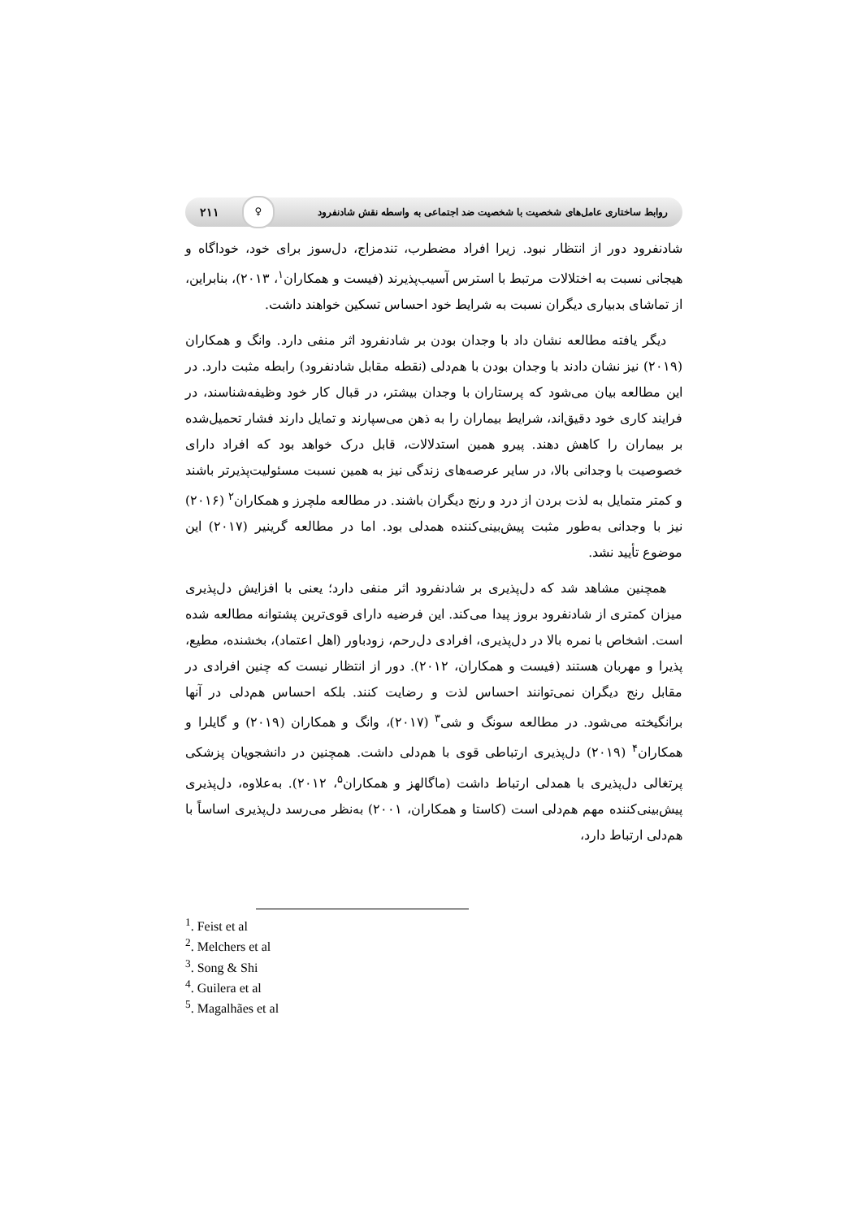روابط ساختاری عامل‌های شخصیت با شخصیت ضد اجتماعی به واسطه نقش شادنفرود ♀ ۲۱۱
شادنفرود دور از انتظار نبود. زیرا افراد مضطرب، تندمزاج، دل‌سوز برای خود، خوداگاه و هیجانی نسبت به اختلالات مرتبط با استرس آسیب‌پذیرند (فیست و همکاران<sup>۱</sup>، ۲۰۱۳)، بنابراین، از تماشای بدبیاری دیگران نسبت به شرایط خود احساس تسکین خواهند داشت.
دیگر یافته مطالعه نشان داد با وجدان بودن بر شادنفرود اثر منفی دارد. وانگ و همکاران (۲۰۱۹) نیز نشان دادند با وجدان بودن با هم‌دلی (نقطه مقابل شادنفرود) رابطه مثبت دارد. در این مطالعه بیان می‌شود که پرستاران با وجدان بیشتر، در قبال کار خود وظیفه‌شناسند، در فرایند کاری خود دقیق‌اند، شرایط بیماران را به ذهن می‌سپارند و تمایل دارند فشار تحمیل‌شده بر بیماران را کاهش دهند. پیرو همین استدلالات، قابل درک خواهد بود که افراد دارای خصوصیت با وجدانی بالا، در سایر عرصه‌های زندگی نیز به همین نسبت مسئولیت‌پذیرتر باشند و کمتر متمایل به لذت بردن از درد و رنج دیگران باشند. در مطالعه ملچرز و همکاران<sup>۲</sup> (۲۰۱۶) نیز با وجدانی به‌طور مثبت پیش‌بینی‌کننده همدلی بود. اما در مطالعه گرینیر (۲۰۱۷) این موضوع تأیید نشد.
همچنین مشاهد شد که دل‌پذیری بر شادنفرود اثر منفی دارد؛ یعنی با افزایش دل‌پذیری میزان کمتری از شادنفرود بروز پیدا می‌کند. این فرضیه دارای قوی‌ترین پشتوانه مطالعه شده است. اشخاص با نمره بالا در دل‌پذیری، افرادی دل‌رحم، زودباور (اهل اعتماد)، بخشنده، مطیع، پذیرا و مهربان هستند (فیست و همکاران، ۲۰۱۲). دور از انتظار نیست که چنین افرادی در مقابل رنج دیگران نمی‌توانند احساس لذت و رضایت کنند. بلکه احساس هم‌دلی در آنها برانگیخته می‌شود. در مطالعه سونگ و شی<sup>۳</sup> (۲۰۱۷)، وانگ و همکاران (۲۰۱۹) و گایلرا و همکاران<sup>۴</sup> (۲۰۱۹) دل‌پذیری ارتباطی قوی با هم‌دلی داشت. همچنین در دانشجویان پزشکی پرتغالی دل‌پذیری با همدلی ارتباط داشت (ماگالهز و همکاران<sup>۵</sup>، ۲۰۱۲). به‌علاوه، دل‌پذیری پیش‌بینی‌کننده مهم هم‌دلی است (کاستا و همکاران، ۲۰۰۱) به‌نظر می‌رسد دل‌پذیری اساساً با هم‌دلی ارتباط دارد،
<sup>1</sup>. Feist et al
<sup>2</sup>. Melchers et al
<sup>3</sup>. Song & Shi
<sup>4</sup>. Guilera et al
<sup>5</sup>. Magalhães et al